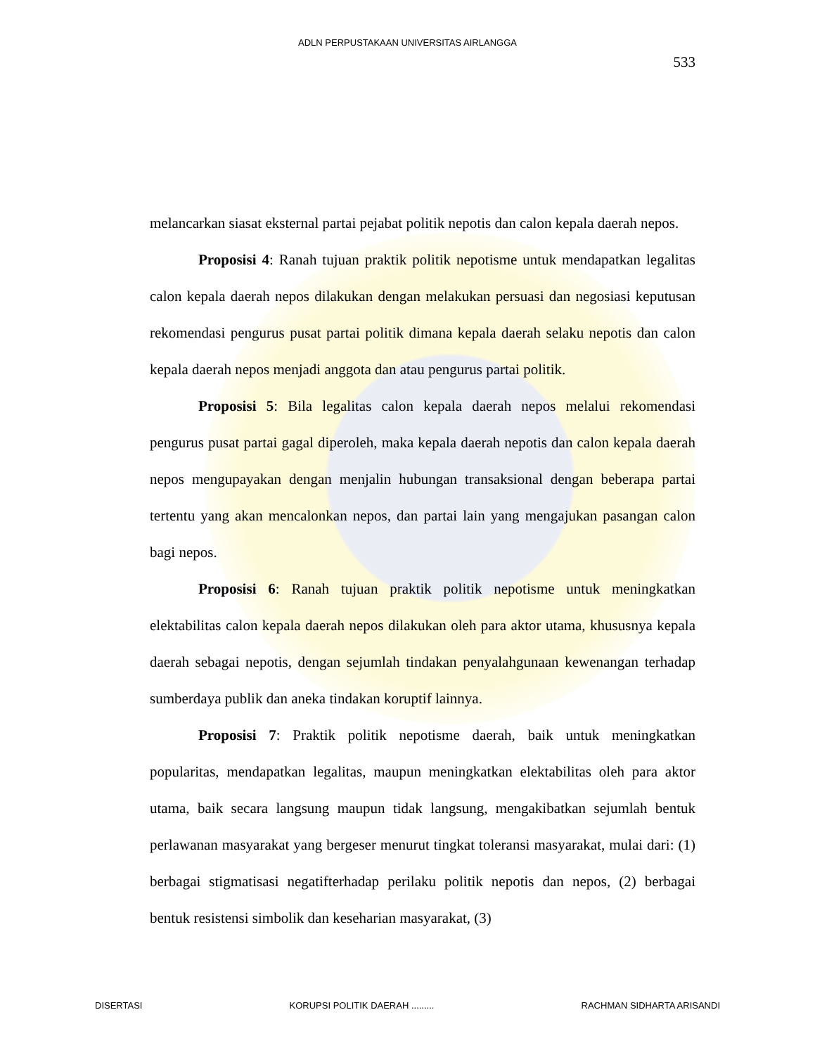ADLN PERPUSTAKAAN UNIVERSITAS AIRLANGGA
533
melancarkan siasat eksternal partai pejabat politik nepotis dan calon kepala daerah nepos.
Proposisi 4: Ranah tujuan praktik politik nepotisme untuk mendapatkan legalitas calon kepala daerah nepos dilakukan dengan melakukan persuasi dan negosiasi keputusan rekomendasi pengurus pusat partai politik dimana kepala daerah selaku nepotis dan calon kepala daerah nepos menjadi anggota dan atau pengurus partai politik.
Proposisi 5: Bila legalitas calon kepala daerah nepos melalui rekomendasi pengurus pusat partai gagal diperoleh, maka kepala daerah nepotis dan calon kepala daerah nepos mengupayakan dengan menjalin hubungan transaksional dengan beberapa partai tertentu yang akan mencalonkan nepos, dan partai lain yang mengajukan pasangan calon bagi nepos.
Proposisi 6: Ranah tujuan praktik politik nepotisme untuk meningkatkan elektabilitas calon kepala daerah nepos dilakukan oleh para aktor utama, khususnya kepala daerah sebagai nepotis, dengan sejumlah tindakan penyalahgunaan kewenangan terhadap sumberdaya publik dan aneka tindakan koruptif lainnya.
Proposisi 7: Praktik politik nepotisme daerah, baik untuk meningkatkan popularitas, mendapatkan legalitas, maupun meningkatkan elektabilitas oleh para aktor utama, baik secara langsung maupun tidak langsung, mengakibatkan sejumlah bentuk perlawanan masyarakat yang bergeser menurut tingkat toleransi masyarakat, mulai dari: (1) berbagai stigmatisasi negatifterhadap perilaku politik nepotis dan nepos, (2) berbagai bentuk resistensi simbolik dan keseharian masyarakat, (3)
DISERTASI KORUPSI POLITIK DAERAH ......... RACHMAN SIDHARTA ARISANDI